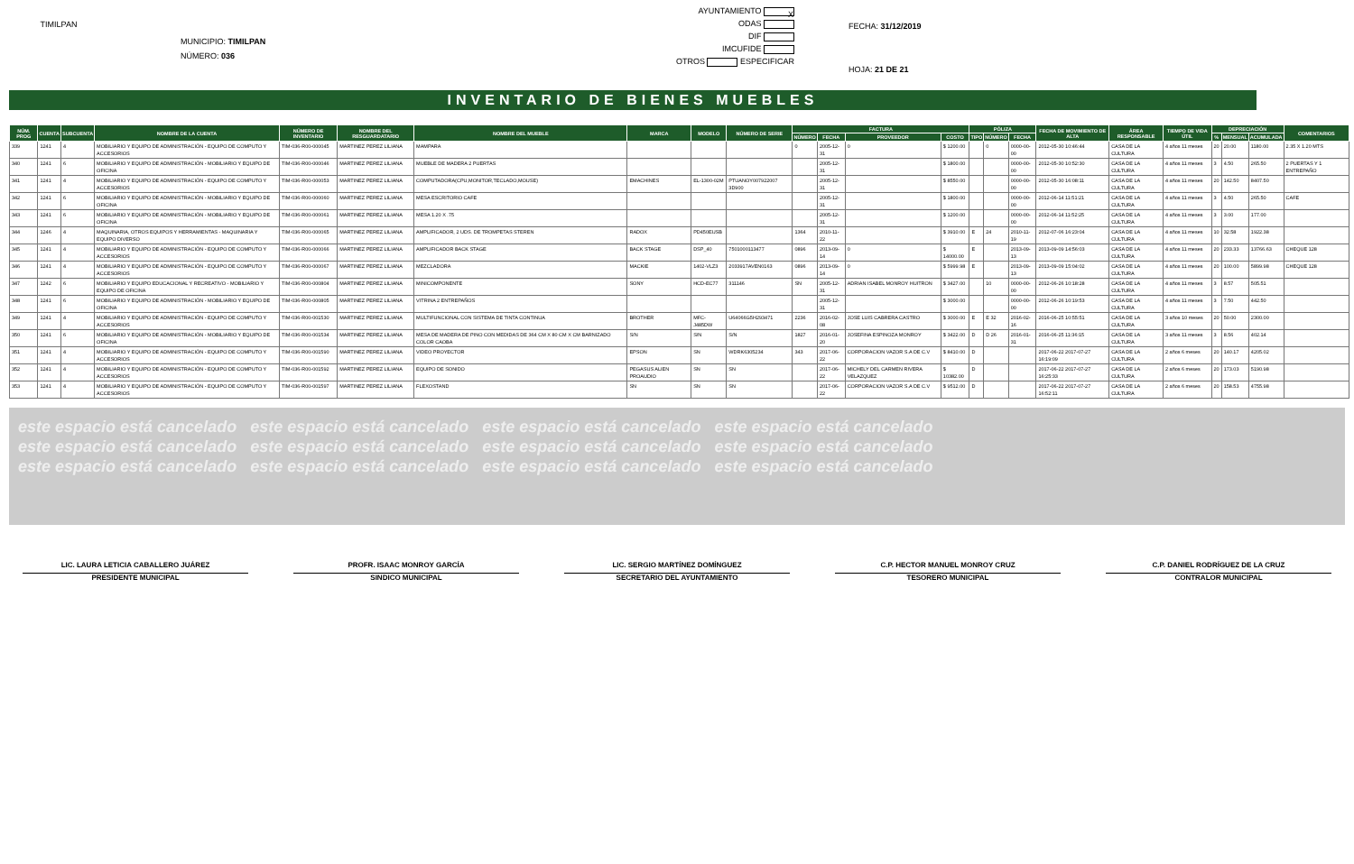TIMILPAN
MUNICIPIO: TIMILPAN
NÚMERO: 036
AYUNTAMIENTO X
ODAS
DIF
IMCUFIDE
OTROS ESPECIFICAR
FECHA: 31/12/2019
HOJA: 21 DE 21
INVENTARIO DE BIENES MUEBLES
| NÚM. PROG | CUENTA | SUBCUENTA | NOMBRE DE LA CUENTA | NÚMERO DE INVENTARIO | NOMBRE DEL RESGUARDATARIO | NOMBRE DEL MUEBLE | MARCA | MODELO | NÚMERO DE SERIE | FACTURA | | | | PÓLIZA | | | FECHA DE MOVIMIENTO DE ALTA | ÁREA RESPONSABLE | TIEMPO DE VIDA ÚTIL | DEPRECIACIÓN | | | COMENTARIOS |
| --- | --- | --- | --- | --- | --- | --- | --- | --- | --- | --- | --- | --- | --- | --- | --- | --- | --- | --- | --- | --- | --- | --- | --- |
| | | | | | | | | | | NÚMERO | FECHA | PROVEEDOR | COSTO | TIPO | NÚMERO | FECHA | | | | % | MENSUAL | ACUMULADA | |
| 339 | 1241 | 4 | MOBILIARIO Y EQUIPO DE ADMINISTRACIÓN - EQUIPO DE COMPUTO Y ACCESORIOS | TIM-036-R00-000045 | MARTINEZ PEREZ LILIANA | MAMPARA | | | | 0 | 2005-12-31 | 0 | $ 1200.00 | | 0 | 0000-00-00 | 2012-05-30 10:46:44 | CASA DE LA CULTURA | 4 años 11 meses | 20 | 20.00 | 1180.00 | 2.35 X 1.20 MTS |
| 340 | 1241 | 6 | MOBILIARIO Y EQUIPO DE ADMINISTRACIÓN - MOBILIARIO Y EQUIPO DE OFICINA | TIM-036-R00-000046 | MARTINEZ PEREZ LILIANA | MUEBLE DE MADERA 2 PUERTAS | | | | | 2005-12-31 | | $ 1800.00 | | | 0000-00-00 | 2012-05-30 10:52:30 | CASA DE LA CULTURA | 4 años 11 meses | 3 | 4.50 | 265.50 | 2 PUERTAS Y 1 ENTREPAÑO |
| 341 | 1241 | 4 | MOBILIARIO Y EQUIPO DE ADMINISTRACIÓN - EQUIPO DE COMPUTO Y ACCESORIOS | TIM-036-R00-000053 | MARTINEZ PEREZ LILIANA | COMPUTADORA(CPU,MONITOR,TECLADO,MOUSE) | EMACHINES | EL-1300-02M | PTUANOY007922007 3D900 | | 2005-12-31 | | $ 8550.00 | | | 0000-00-00 | 2012-05-30 16:08:11 | CASA DE LA CULTURA | 4 años 11 meses | 20 | 142.50 | 8407.50 | |
| 342 | 1241 | 6 | MOBILIARIO Y EQUIPO DE ADMINISTRACIÓN - MOBILIARIO Y EQUIPO DE OFICINA | TIM-036-R00-000060 | MARTINEZ PEREZ LILIANA | MESA ESCRITORIO CAFE | | | | | 2005-12-31 | | $ 1800.00 | | | 0000-00-00 | 2012-06-14 11:51:21 | CASA DE LA CULTURA | 4 años 11 meses | 3 | 4.50 | 265.50 | CAFE |
| 343 | 1241 | 6 | MOBILIARIO Y EQUIPO DE ADMINISTRACIÓN - MOBILIARIO Y EQUIPO DE OFICINA | TIM-036-R00-000061 | MARTINEZ PEREZ LILIANA | MESA 1.20 X .75 | | | | | 2005-12-31 | | $ 1200.00 | | | 0000-00-00 | 2012-06-14 11:52:25 | CASA DE LA CULTURA | 4 años 11 meses | 3 | 3.00 | 177.00 | |
| 344 | 1246 | 4 | MAQUINARIA, OTROS EQUIPOS Y HERRAMIENTAS - MAQUINARIA Y EQUIPO DIVERSO | TIM-036-R00-000065 | MARTINEZ PEREZ LILIANA | AMPLIFICADOR, 2 UDS. DE TROMPETAS STEREN | RADOX | PD450EUSB | | 1364 | 2010-11-22 | | $ 3910.00 | E | 24 | 2010-11-19 | 2012-07-06 16:23:04 | CASA DE LA CULTURA | 4 años 11 meses | 10 | 32.58 | 1922.38 | |
| 345 | 1241 | 4 | MOBILIARIO Y EQUIPO DE ADMINISTRACIÓN - EQUIPO DE COMPUTO Y ACCESORIOS | TIM-036-R00-000066 | MARTINEZ PEREZ LILIANA | AMPLIFICADOR BACK STAGE | BACK STAGE | DSP_40 | 7501000113477 | 0896 | 2013-09-14 | 0 | $ 14000.00 | E | | 2013-09-13 | 2013-09-09 14:56:03 | CASA DE LA CULTURA | 4 años 11 meses | 20 | 233.33 | 13766.63 | CHEQUE 128 |
| 346 | 1241 | 4 | MOBILIARIO Y EQUIPO DE ADMINISTRACIÓN - EQUIPO DE COMPUTO Y ACCESORIOS | TIM-036-R00-000067 | MARTINEZ PEREZ LILIANA | MEZCLADORA | MACKIE | 1402-VLZ3 | 2033917AVEN0163 | 0896 | 2013-09-14 | 0 | $ 5999.98 | E | | 2013-09-13 | 2013-09-09 15:04:02 | CASA DE LA CULTURA | 4 años 11 meses | 20 | 100.00 | 5899.98 | CHEQUE 128 |
| 347 | 1242 | 6 | MOBILIARIO Y EQUIPO EDUCACIONAL Y RECREATIVO - MOBILIARIO Y EQUIPO DE OFICINA | TIM-036-R00-000804 | MARTINEZ PEREZ LILIANA | MINICOMPONENTE | SONY | HCD-EC77 | 311146 | SN | 2005-12-31 | ADRIAN ISABEL MONROY HUITRON | $ 3427.00 | | 10 | 0000-00-00 | 2012-06-26 10:18:28 | CASA DE LA CULTURA | 4 años 11 meses | 3 | 8.57 | 505.51 | |
| 348 | 1241 | 6 | MOBILIARIO Y EQUIPO DE ADMINISTRACIÓN - MOBILIARIO Y EQUIPO DE OFICINA | TIM-036-R00-000805 | MARTINEZ PEREZ LILIANA | VITRINA 2 ENTREPAÑOS | | | | | 2005-12-31 | | $ 3000.00 | | | 0000-00-00 | 2012-06-26 10:19:53 | CASA DE LA CULTURA | 4 años 11 meses | 3 | 7.50 | 442.50 | |
| 349 | 1241 | 4 | MOBILIARIO Y EQUIPO DE ADMINISTRACIÓN - EQUIPO DE COMPUTO Y ACCESORIOS | TIM-036-R00-001530 | MARTINEZ PEREZ LILIANA | MULTIFUNCIONAL CON SISTEMA DE TINTA CONTINUA | BROTHER | MFC-J485DW | U64066G5H293471 | 2236 | 2016-02-08 | JOSE LUIS CABRERA CASTRO | $ 3000.00 | E | E 32 | 2016-02-16 | 2016-06-25 10:55:51 | CASA DE LA CULTURA | 3 años 10 meses | 20 | 50.00 | 2300.00 | |
| 350 | 1241 | 6 | MOBILIARIO Y EQUIPO DE ADMINISTRACIÓN - MOBILIARIO Y EQUIPO DE OFICINA | TIM-036-R00-001534 | MARTINEZ PEREZ LILIANA | MESA DE MADERA DE PINO CON MEDIDAS DE 364 CM X 80 CM X CM BARNIZADO COLOR CAOBA | S/N | S/N | S/N | 1827 | 2016-01-20 | JOSEFINA ESPINOZA MONROY | $ 3422.00 | D | D 26 | 2016-01-31 | 2016-06-25 11:36:15 | CASA DE LA CULTURA | 3 años 11 meses | 3 | 8.56 | 402.14 | |
| 351 | 1241 | 4 | MOBILIARIO Y EQUIPO DE ADMINISTRACIÓN - EQUIPO DE COMPUTO Y ACCESORIOS | TIM-036-R00-001590 | MARTINEZ PEREZ LILIANA | VIDEO PROYECTOR | EPSON | SN | WDRK6305234 | 343 | 2017-06-22 | CORPORACION VAZOR S.A DE C.V | $ 8410.00 | D | | | 2017-06-22 2017-07-27 16:19:09 | CASA DE LA CULTURA | 2 años 6 meses | 20 | 140.17 | 4205.02 | |
| 352 | 1241 | 4 | MOBILIARIO Y EQUIPO DE ADMINISTRACIÓN - EQUIPO DE COMPUTO Y ACCESORIOS | TIM-036-R00-001592 | MARTINEZ PEREZ LILIANA | EQUIPO DE SONIDO | PEGASUS ALIEN PROAUDIO | SN | SN | | 2017-06-22 | MICHELY DEL CARMEN RIVERA VELAZQUEZ | $ 10382.00 | D | | | 2017-06-22 2017-07-27 16:25:33 | CASA DE LA CULTURA | 2 años 6 meses | 20 | 173.03 | 5190.98 | |
| 353 | 1241 | 4 | MOBILIARIO Y EQUIPO DE ADMINISTRACIÓN - EQUIPO DE COMPUTO Y ACCESORIOS | TIM-036-R00-001597 | MARTINEZ PEREZ LILIANA | FLEXOSTAND | SN | SN | SN | | 2017-06-22 | CORPORACION VAZOR S.A DE C.V | $ 9512.00 | D | | | 2017-06-22 2017-07-27 16:52:11 | CASA DE LA CULTURA | 2 años 6 meses | 20 | 158.53 | 4755.98 | |
este espacio está cancelado este espacio está cancelado este espacio está cancelado este espacio está cancelado
este espacio está cancelado este espacio está cancelado este espacio está cancelado este espacio está cancelado
este espacio está cancelado este espacio está cancelado este espacio está cancelado este espacio está cancelado
LIC. LAURA LETICIA CABALLERO JUÁREZ
PRESIDENTE MUNICIPAL
PROFR. ISAAC MONROY GARCÍA
SINDICO MUNICIPAL
LIC. SERGIO MARTÍNEZ DOMÍNGUEZ
SECRETARIO DEL AYUNTAMIENTO
C.P. HECTOR MANUEL MONROY CRUZ
TESORERO MUNICIPAL
C.P. DANIEL RODRÍGUEZ DE LA CRUZ
CONTRALOR MUNICIPAL